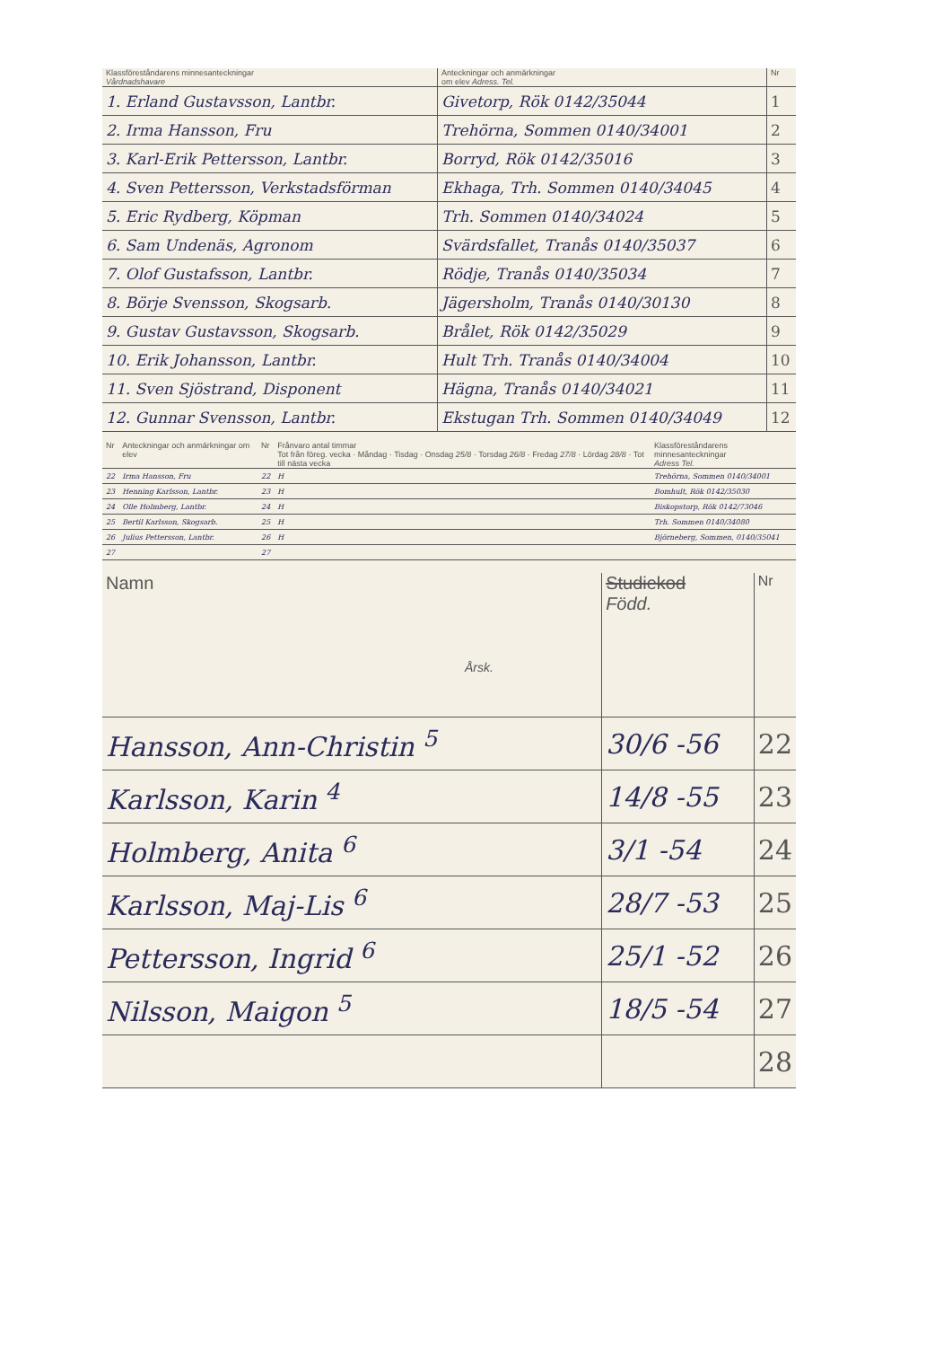| Klassföreståndarens minnesanteckningar Vårdnadshavare | Anteckningar och anmärkningar om elev Adress. Tel. | Nr |
| --- | --- | --- |
| 1. Erland Gustavsson, Lantbr. | Givetorp, Rök 0142/35044 | 1 |
| 2. Irma Hansson, Fru | Trehörna, Sommen 0140/34001 | 2 |
| 3. Karl-Erik Pettersson, Lantbr. | Borryd, Rök 0142/35016 | 3 |
| 4. Sven Pettersson, Verkstadsförman | Ekhaga, Trh. Sommen 0140/34045 | 4 |
| 5. Eric Rydberg, Köpman | Trh. Sommen 0140/34024 | 5 |
| 6. Sam Undenäs, Agronom | Svärdsfallet, Tranås 0140/35037 | 6 |
| 7. Olof Gustafsson, Lantbr. | Rödje, Tranås 0140/35034 | 7 |
| 8. Börje Svensson, Skogsarb. | Jägersholm, Tranås 0140/30130 | 8 |
| 9. Gustav Gustavsson, Skogsarb. | Brålet, Rök 0142/35029 | 9 |
| 10. Erik Johansson, Lantbr. | Hult Trh. Tranås 0140/34004 | 10 |
| 11. Sven Sjöstrand, Disponent | Hägna, Tranås 0140/34021 | 11 |
| 12. Gunnar Svensson, Lantbr. | Ekstugan Trh. Sommen 0140/34049 | 12 |
| Nr | Anteckningar och anmärkningar om elev | Nr | Frånvaro antal timmar Tot från föreg. vecka · Måndag · Tisdag · Onsdag 25/8 · Torsdag 26/8 · Fredag 27/8 · Lördag 28/8 · Tot till nästa vecka | Klassföreståndarens minnesanteckningar Adress Tel. |
| --- | --- | --- | --- | --- |
| 22 | Irma Hansson, Fru | 22 | H | Trehörna, Sommen 0140/34001 |
| 23 | Henning Karlsson, Lantbr. | 23 | H | Bomhult, Rök 0142/35030 |
| 24 | Olle Holmberg, Lantbr. | 24 | H | Biskopstorp, Rök 0142/73046 |
| 25 | Bertil Karlsson, Skogsarb. | 25 | H | Trh. Sommen 0140/34080 |
| 26 | Julius Pettersson, Lantbr. | 26 | H | Björneberg, Sommen, 0140/35041 |
| 27 | | 27 | | |
| Namn Årsk. | Studiekod Född. | Nr |
| --- | --- | --- |
| Hansson, Ann-Christin <sup>5</sup> | 30/6 -56 | 22 |
| Karlsson, Karin <sup>4</sup> | 14/8 -55 | 23 |
| Holmberg, Anita <sup>6</sup> | 3/1 -54 | 24 |
| Karlsson, Maj-Lis <sup>6</sup> | 28/7 -53 | 25 |
| Pettersson, Ingrid <sup>6</sup> | 25/1 -52 | 26 |
| Nilsson, Maigon <sup>5</sup> | 18/5 -54 | 27 |
| | | 28 |